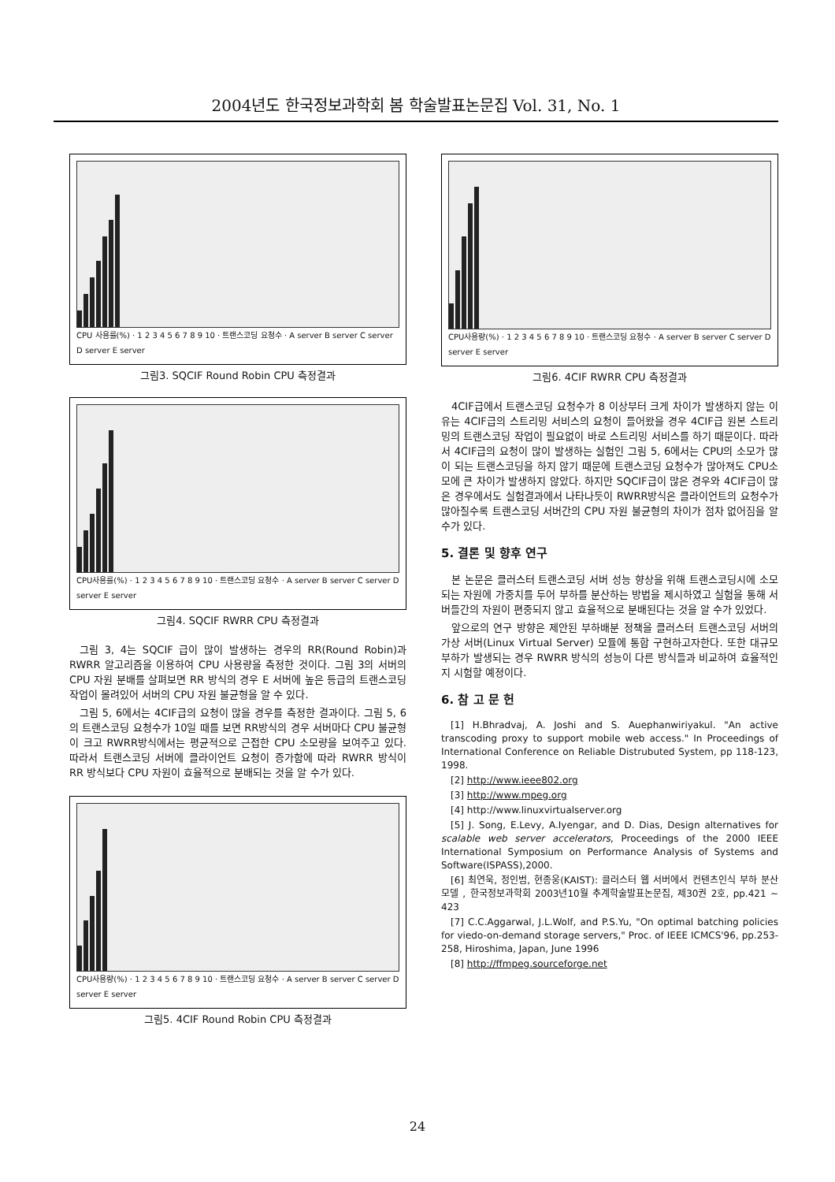2004년도 한국정보과학회 봄 학술발표논문집 Vol. 31, No. 1
CPU 사용률(%) · 1 2 3 4 5 6 7 8 9 10 · 트랜스코딩 요청수 · A server B server C server D server E server
그림3. SQCIF Round Robin CPU 측정결과
CPU사용률(%) · 1 2 3 4 5 6 7 8 9 10 · 트랜스코딩 요청수 · A server B server C server D server E server
그림4. SQCIF RWRR CPU 측정결과
그림 3, 4는 SQCIF 급이 많이 발생하는 경우의 RR(Round Robin)과 RWRR 알고리즘을 이용하여 CPU 사용량을 측정한 것이다. 그림 3의 서버의 CPU 자원 분배를 살펴보면 RR 방식의 경우 E 서버에 높은 등급의 트랜스코딩 작업이 몰려있어 서버의 CPU 자원 불균형을 알 수 있다.
그림 5, 6에서는 4CIF급의 요청이 많을 경우를 측정한 결과이다. 그림 5, 6의 트랜스코딩 요청수가 10일 때를 보면 RR방식의 경우 서버마다 CPU 불균형이 크고 RWRR방식에서는 평균적으로 근접한 CPU 소모량을 보여주고 있다. 따라서 트랜스코딩 서버에 클라이언트 요청이 증가함에 따라 RWRR 방식이 RR 방식보다 CPU 자원이 효율적으로 분배되는 것을 알 수가 있다.
CPU사용량(%) · 1 2 3 4 5 6 7 8 9 10 · 트랜스코딩 요청수 · A server B server C server D server E server
그림5. 4CIF Round Robin CPU 측정결과
CPU사용량(%) · 1 2 3 4 5 6 7 8 9 10 · 트랜스코딩 요청수 · A server B server C server D server E server
그림6. 4CIF RWRR CPU 측정결과
4CIF급에서 트랜스코딩 요청수가 8 이상부터 크게 차이가 발생하지 않는 이유는 4CIF급의 스트리밍 서비스의 요청이 들어왔을 경우 4CIF급 원본 스트리밍의 트랜스코딩 작업이 필요없이 바로 스트리밍 서비스를 하기 때문이다. 따라서 4CIF급의 요청이 많이 발생하는 실험인 그림 5, 6에서는 CPU의 소모가 많이 되는 트랜스코딩을 하지 않기 때문에 트랜스코딩 요청수가 많아져도 CPU소모에 큰 차이가 발생하지 않았다. 하지만 SQCIF급이 많은 경우와 4CIF급이 많은 경우에서도 실험결과에서 나타나듯이 RWRR방식은 클라이언트의 요청수가 많아질수록 트랜스코딩 서버간의 CPU 자원 불균형의 차이가 점차 없어짐을 알 수가 있다.
5. 결론 및 향후 연구
본 논문은 클러스터 트랜스코딩 서버 성능 향상을 위해 트랜스코딩시에 소모되는 자원에 가중치를 두어 부하를 분산하는 방법을 제시하였고 실험을 통해 서버들간의 자원이 편중되지 않고 효율적으로 분배된다는 것을 알 수가 있었다.
앞으로의 연구 방향은 제안된 부하배분 정책을 클러스터 트랜스코딩 서버의 가상 서버(Linux Virtual Server) 모듈에 통합 구현하고자한다. 또한 대규모 부하가 발생되는 경우 RWRR 방식의 성능이 다른 방식들과 비교하여 효율적인지 시험할 예정이다.
6. 참 고 문 헌
[1] H.Bhradvaj, A. Joshi and S. Auephanwiriyakul. "An active transcoding proxy to support mobile web access." In Proceedings of International Conference on Reliable Distrubuted System, pp 118-123, 1998.
[2] http://www.ieee802.org
[3] http://www.mpeg.org
[4] http://www.linuxvirtualserver.org
[5] J. Song, E.Levy, A.Iyengar, and D. Dias, Design alternatives for scalable web server accelerators, Proceedings of the 2000 IEEE International Symposium on Performance Analysis of Systems and Software(ISPASS),2000.
[6] 최연욱, 정인범, 현종웅(KAIST): 클러스터 웹 서버에서 컨텐츠인식 부하 분산 모델 , 한국정보과학회 2003년10월 추계학술발표논문집, 제30권 2호, pp.421 ~ 423
[7] C.C.Aggarwal, J.L.Wolf, and P.S.Yu, "On optimal batching policies for viedo-on-demand storage servers," Proc. of IEEE ICMCS'96, pp.253-258, Hiroshima, Japan, June 1996
[8] http://ffmpeg.sourceforge.net
24